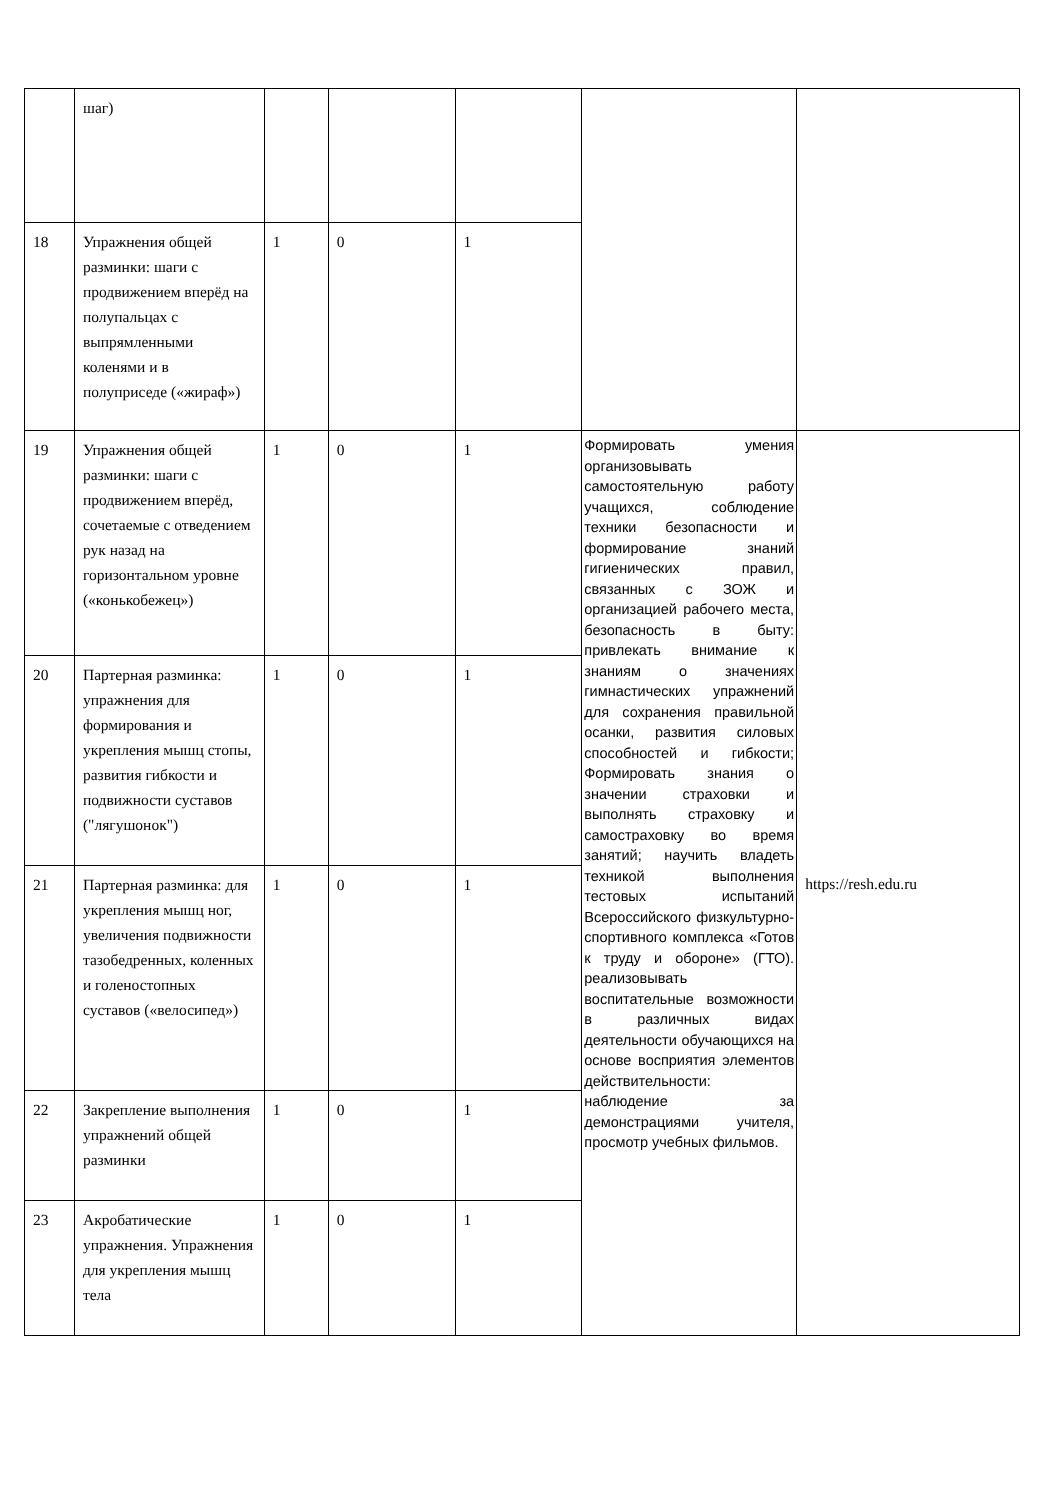| | шаг) | | | | | |
| 18 | Упражнения общей разминки: шаги с продвижением вперёд на полупальцах с выпрямленными коленями и в полуприседе («жираф») | 1 | 0 | 1 | | |
| 19 | Упражнения общей разминки: шаги с продвижением вперёд, сочетаемые с отведением рук назад на горизонтальном уровне («конькобежец») | 1 | 0 | 1 | Формировать умения организовывать самостоятельную работу учащихся, соблюдение техники безопасности и формирование знаний гигиенических правил, связанных с ЗОЖ и организацией рабочего места, безопасность в быту: привлекать внимание к знаниям о значениях гимнастических упражнений для сохранения правильной осанки, развития силовых способностей и гибкости; Формировать знания о значении страховки и выполнять страховку и самостраховку во время занятий; научить владеть техникой выполнения тестовых испытаний Всероссийского физкультурно-спортивного комплекса «Готов к труду и обороне» (ГТО). реализовывать воспитательные возможности в различных видах деятельности обучающихся на основе восприятия элементов действительности: наблюдение за демонстрациями учителя, просмотр учебных фильмов. | https://resh.edu.ru |
| 20 | Партерная разминка: упражнения для формирования и укрепления мышц стопы, развития гибкости и подвижности суставов ("лягушонок") | 1 | 0 | 1 | | |
| 21 | Партерная разминка: для укрепления мышц ног, увеличения подвижности тазобедренных, коленных и голеностопных суставов («велосипед») | 1 | 0 | 1 | | |
| 22 | Закрепление выполнения упражнений общей разминки | 1 | 0 | 1 | | |
| 23 | Акробатические упражнения. Упражнения для укрепления мышц тела | 1 | 0 | 1 | | |